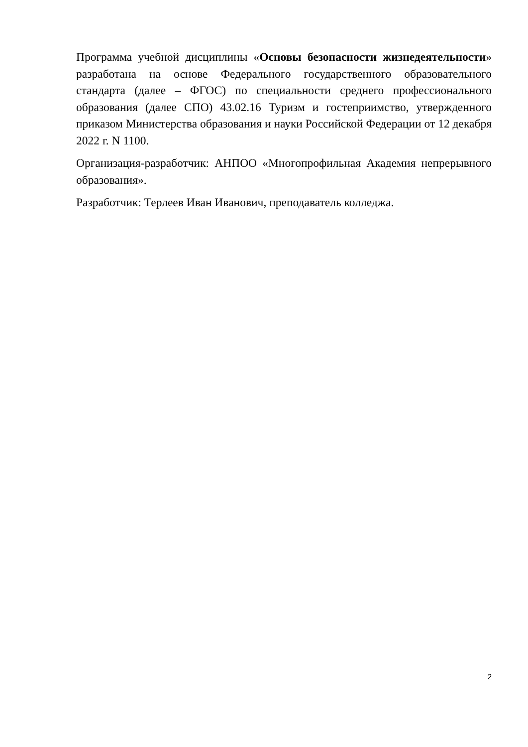Программа учебной дисциплины «Основы безопасности жизнедеятельности» разработана на основе Федерального государственного образовательного стандарта (далее – ФГОС) по специальности среднего профессионального образования (далее СПО) 43.02.16 Туризм и гостеприимство, утвержденного приказом Министерства образования и науки Российской Федерации от 12 декабря 2022 г. N 1100.
Организация-разработчик: АНПОО «Многопрофильная Академия непрерывного образования».
Разработчик: Терлеев Иван Иванович, преподаватель колледжа.
2